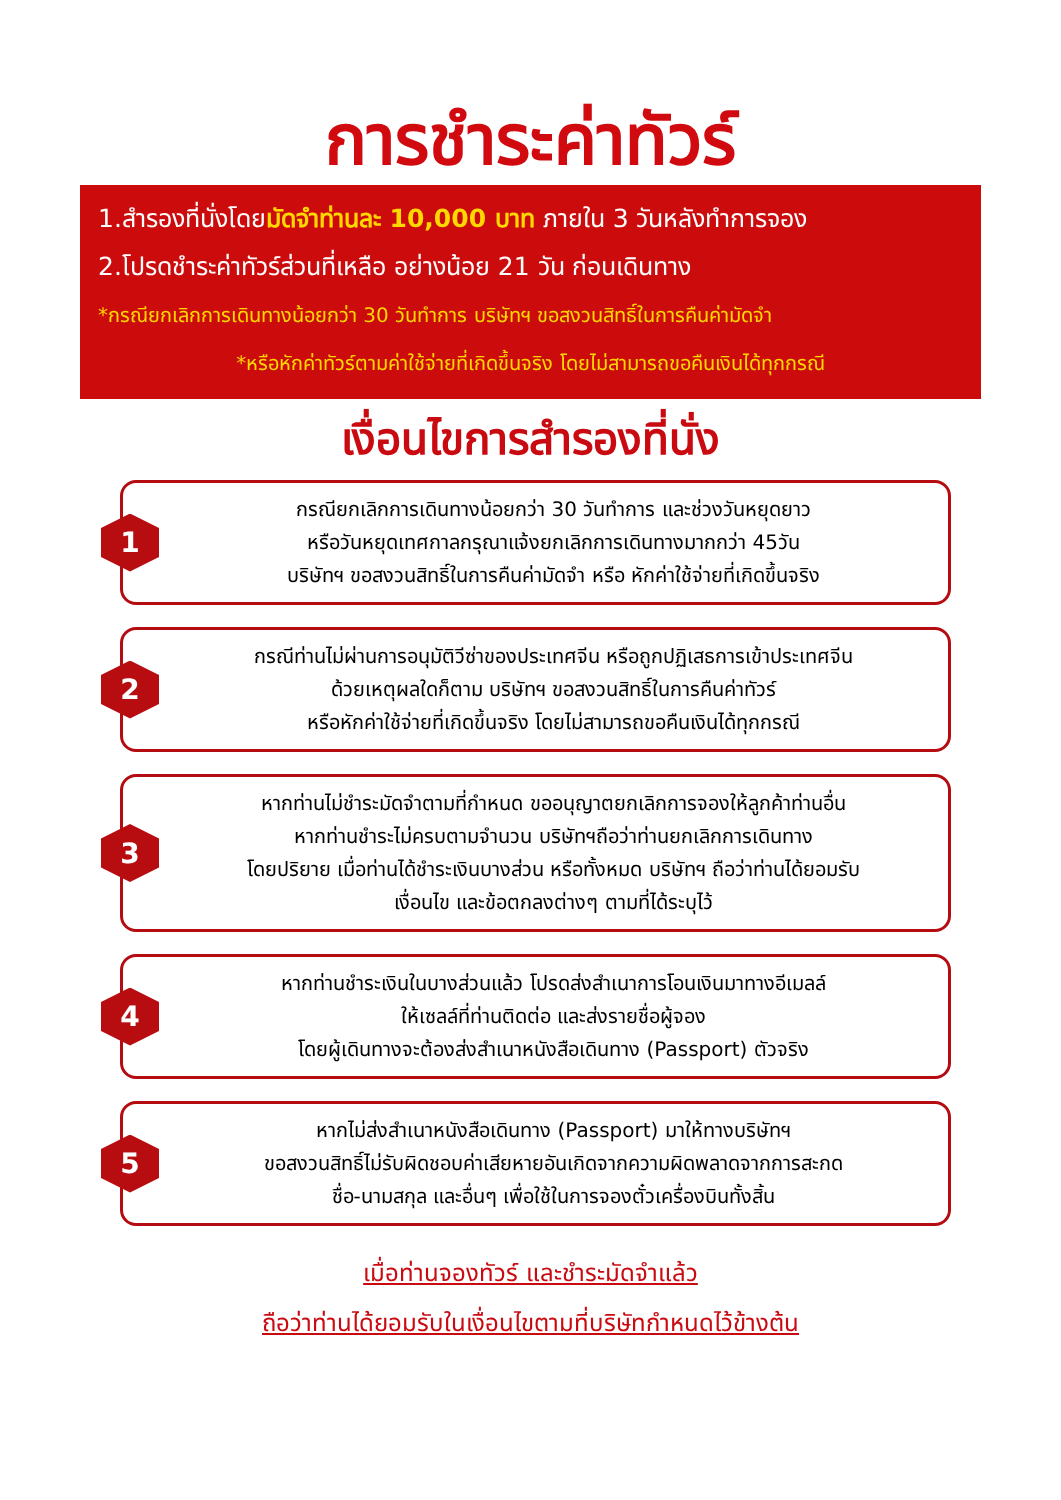การชำระค่าทัวร์
1.สำรองที่นั่งโดยมัดจำท่านละ 10,000 บาท ภายใน 3 วันหลังทำการจอง
2.โปรดชำระค่าทัวร์ส่วนที่เหลือ อย่างน้อย 21 วัน ก่อนเดินทาง
*กรณียกเลิกการเดินทางน้อยกว่า 30 วันทำการ บริษัทฯ ขอสงวนสิทธิ์ในการคืนค่ามัดจำ
*หรือหักค่าทัวร์ตามค่าใช้จ่ายที่เกิดขึ้นจริง โดยไม่สามารถขอคืนเงินได้ทุกกรณี
เงื่อนไขการสำรองที่นั่ง
1
กรณียกเลิกการเดินทางน้อยกว่า 30 วันทำการ และช่วงวันหยุดยาว
หรือวันหยุดเทศกาลกรุณาแจ้งยกเลิกการเดินทางมากกว่า 45วัน
บริษัทฯ ขอสงวนสิทธิ์ในการคืนค่ามัดจำ หรือ หักค่าใช้จ่ายที่เกิดขึ้นจริง
2
กรณีท่านไม่ผ่านการอนุมัติวีซ่าของประเทศจีน หรือถูกปฏิเสธการเข้าประเทศจีน
ด้วยเหตุผลใดก็ตาม บริษัทฯ ขอสงวนสิทธิ์ในการคืนค่าทัวร์
หรือหักค่าใช้จ่ายที่เกิดขึ้นจริง โดยไม่สามารถขอคืนเงินได้ทุกกรณี
3
หากท่านไม่ชำระมัดจำตามที่กำหนด ขออนุญาตยกเลิกการจองให้ลูกค้าท่านอื่น
หากท่านชำระไม่ครบตามจำนวน บริษัทฯถือว่าท่านยกเลิกการเดินทาง
โดยปริยาย เมื่อท่านได้ชำระเงินบางส่วน หรือทั้งหมด บริษัทฯ ถือว่าท่านได้ยอมรับ
เงื่อนไข และข้อตกลงต่างๆ ตามที่ได้ระบุไว้
4
หากท่านชำระเงินในบางส่วนแล้ว โปรดส่งสำเนาการโอนเงินมาทางอีเมลล์
ให้เซลล์ที่ท่านติดต่อ และส่งรายชื่อผู้จอง
โดยผู้เดินทางจะต้องส่งสำเนาหนังสือเดินทาง (Passport) ตัวจริง
5
หากไม่ส่งสำเนาหนังสือเดินทาง (Passport) มาให้ทางบริษัทฯ
ขอสงวนสิทธิ์ไม่รับผิดชอบค่าเสียหายอันเกิดจากความผิดพลาดจากการสะกด
ชื่อ-นามสกุล และอื่นๆ เพื่อใช้ในการจองตั๋วเครื่องบินทั้งสิ้น
เมื่อท่านจองทัวร์ และชำระมัดจำแล้ว
ถือว่าท่านได้ยอมรับในเงื่อนไขตามที่บริษัทกำหนดไว้ข้างต้น